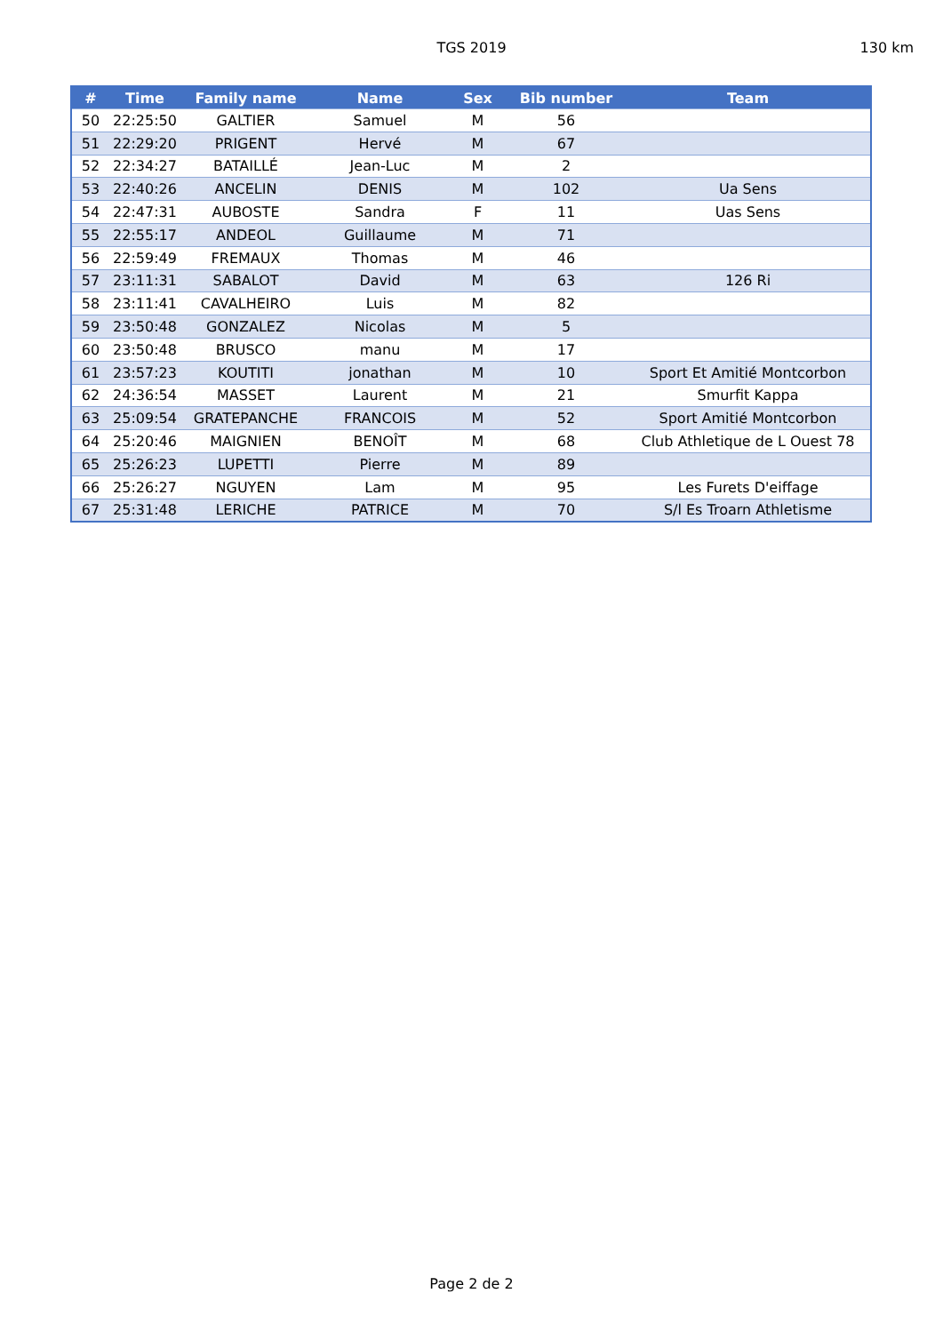TGS 2019 130 km
| # | Time | Family name | Name | Sex | Bib number | Team |
| --- | --- | --- | --- | --- | --- | --- |
| 50 | 22:25:50 | GALTIER | Samuel | M | 56 | |
| 51 | 22:29:20 | PRIGENT | Hervé | M | 67 | |
| 52 | 22:34:27 | BATAILLÉ | Jean-Luc | M | 2 | |
| 53 | 22:40:26 | ANCELIN | DENIS | M | 102 | Ua Sens |
| 54 | 22:47:31 | AUBOSTE | Sandra | F | 11 | Uas Sens |
| 55 | 22:55:17 | ANDEOL | Guillaume | M | 71 | |
| 56 | 22:59:49 | FREMAUX | Thomas | M | 46 | |
| 57 | 23:11:31 | SABALOT | David | M | 63 | 126 Ri |
| 58 | 23:11:41 | CAVALHEIRO | Luis | M | 82 | |
| 59 | 23:50:48 | GONZALEZ | Nicolas | M | 5 | |
| 60 | 23:50:48 | BRUSCO | manu | M | 17 | |
| 61 | 23:57:23 | KOUTITI | jonathan | M | 10 | Sport Et Amitié Montcorbon |
| 62 | 24:36:54 | MASSET | Laurent | M | 21 | Smurfit Kappa |
| 63 | 25:09:54 | GRATEPANCHE | FRANCOIS | M | 52 | Sport Amitié Montcorbon |
| 64 | 25:20:46 | MAIGNIEN | BENOÎT | M | 68 | Club Athletique de L Ouest 78 |
| 65 | 25:26:23 | LUPETTI | Pierre | M | 89 | |
| 66 | 25:26:27 | NGUYEN | Lam | M | 95 | Les Furets D'eiffage |
| 67 | 25:31:48 | LERICHE | PATRICE | M | 70 | S/l Es Troarn Athletisme |
Page 2 de 2